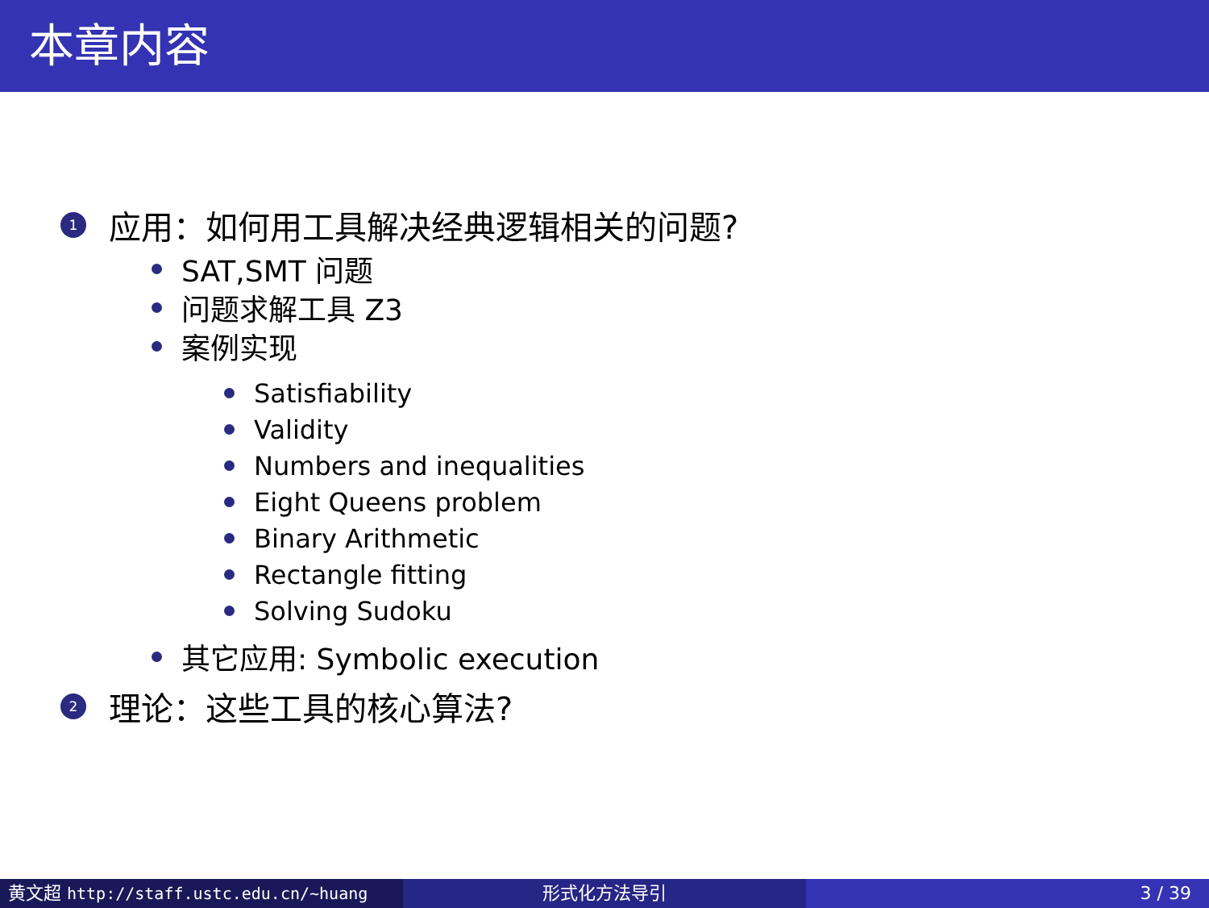本章内容
1 应用：如何用工具解决经典逻辑相关的问题?
SAT,SMT 问题
问题求解工具 Z3
案例实现
Satisfiability
Validity
Numbers and inequalities
Eight Queens problem
Binary Arithmetic
Rectangle fitting
Solving Sudoku
其它应用: Symbolic execution
2 理论：这些工具的核心算法?
黄文超 http://staff.ustc.edu.cn/~huang 形式化方法导引 3 / 39